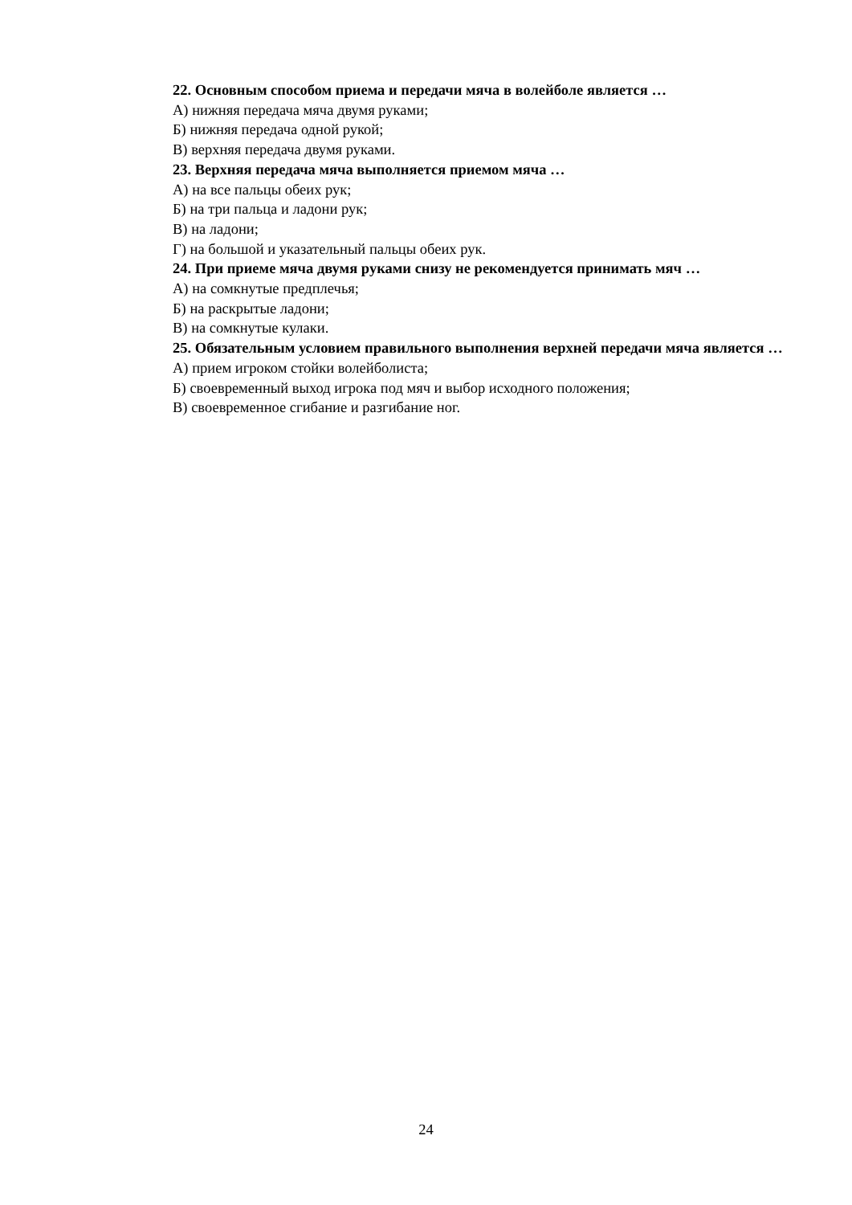22. Основным способом приема и передачи мяча в волейболе является …
А) нижняя передача мяча двумя руками;
Б) нижняя передача одной рукой;
В) верхняя передача двумя руками.
23. Верхняя передача мяча выполняется приемом мяча …
А) на все пальцы обеих рук;
Б) на три пальца и ладони рук;
В) на ладони;
Г) на большой и указательный пальцы обеих рук.
24. При приеме мяча двумя руками снизу не рекомендуется принимать мяч …
А) на сомкнутые предплечья;
Б) на раскрытые ладони;
В) на сомкнутые кулаки.
25. Обязательным условием правильного выполнения верхней передачи мяча является …
А) прием игроком стойки волейболиста;
Б) своевременный выход игрока под мяч и выбор исходного положения;
В) своевременное сгибание и разгибание ног.
24